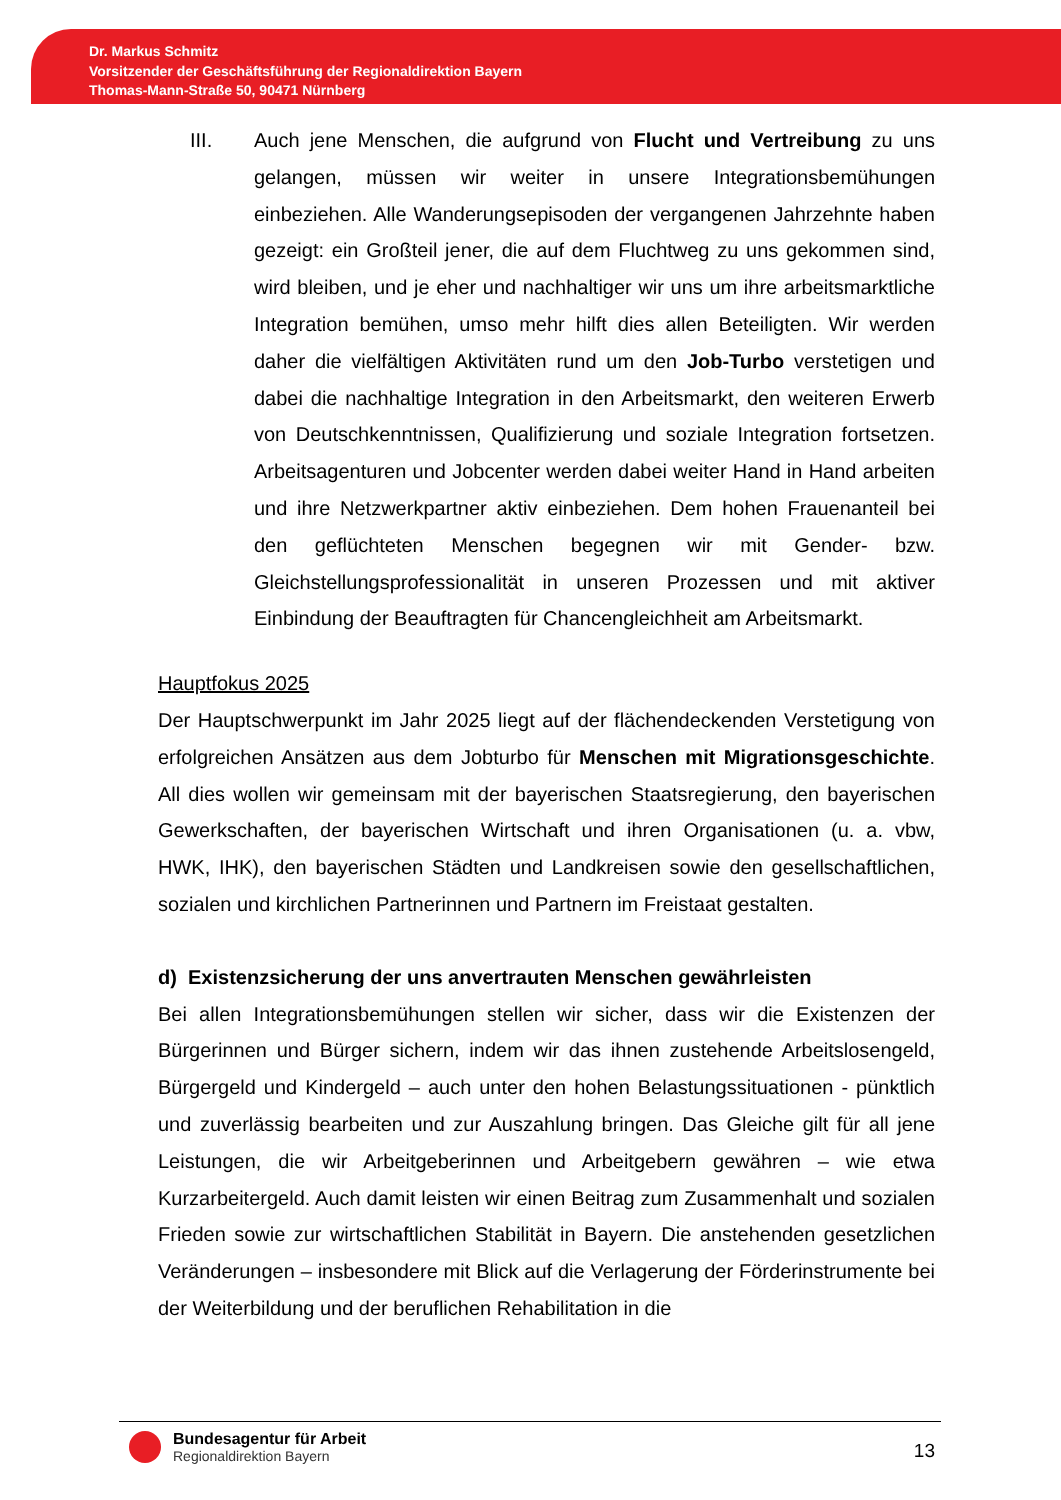Dr. Markus Schmitz
Vorsitzender der Geschäftsführung der Regionaldirektion Bayern
Thomas-Mann-Straße 50, 90471 Nürnberg
III. Auch jene Menschen, die aufgrund von Flucht und Vertreibung zu uns gelangen, müssen wir weiter in unsere Integrationsbemühungen einbeziehen. Alle Wanderungsepisoden der vergangenen Jahrzehnte haben gezeigt: ein Großteil jener, die auf dem Fluchtweg zu uns gekommen sind, wird bleiben, und je eher und nachhaltiger wir uns um ihre arbeitsmarktliche Integration bemühen, umso mehr hilft dies allen Beteiligten. Wir werden daher die vielfältigen Aktivitäten rund um den Job-Turbo verstetigen und dabei die nachhaltige Integration in den Arbeitsmarkt, den weiteren Erwerb von Deutschkenntnissen, Qualifizierung und soziale Integration fortsetzen. Arbeitsagenturen und Jobcenter werden dabei weiter Hand in Hand arbeiten und ihre Netzwerkpartner aktiv einbeziehen. Dem hohen Frauenanteil bei den geflüchteten Menschen begegnen wir mit Gender- bzw. Gleichstellungsprofessionalität in unseren Prozessen und mit aktiver Einbindung der Beauftragten für Chancengleichheit am Arbeitsmarkt.
Hauptfokus 2025
Der Hauptschwerpunkt im Jahr 2025 liegt auf der flächendeckenden Verstetigung von erfolgreichen Ansätzen aus dem Jobturbo für Menschen mit Migrationsgeschichte. All dies wollen wir gemeinsam mit der bayerischen Staatsregierung, den bayerischen Gewerkschaften, der bayerischen Wirtschaft und ihren Organisationen (u. a. vbw, HWK, IHK), den bayerischen Städten und Landkreisen sowie den gesellschaftlichen, sozialen und kirchlichen Partnerinnen und Partnern im Freistaat gestalten.
d) Existenzsicherung der uns anvertrauten Menschen gewährleisten
Bei allen Integrationsbemühungen stellen wir sicher, dass wir die Existenzen der Bürgerinnen und Bürger sichern, indem wir das ihnen zustehende Arbeitslosengeld, Bürgergeld und Kindergeld – auch unter den hohen Belastungssituationen - pünktlich und zuverlässig bearbeiten und zur Auszahlung bringen. Das Gleiche gilt für all jene Leistungen, die wir Arbeitgeberinnen und Arbeitgebern gewähren – wie etwa Kurzarbeitergeld. Auch damit leisten wir einen Beitrag zum Zusammenhalt und sozialen Frieden sowie zur wirtschaftlichen Stabilität in Bayern. Die anstehenden gesetzlichen Veränderungen – insbesondere mit Blick auf die Verlagerung der Förderinstrumente bei der Weiterbildung und der beruflichen Rehabilitation in die
Bundesagentur für Arbeit
Regionaldirektion Bayern
13